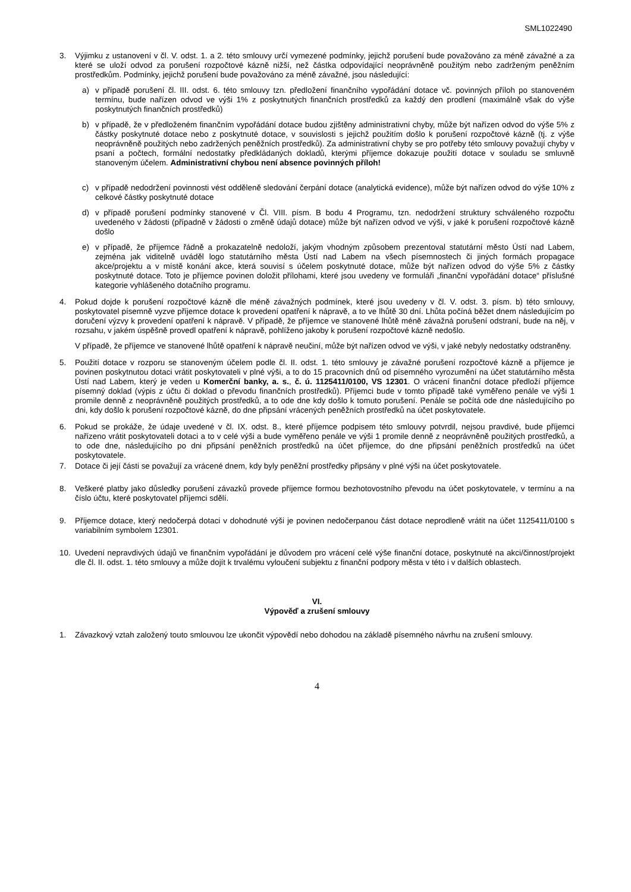SML1022490
3. Výjimku z ustanovení v čl. V. odst. 1. a 2. této smlouvy určí vymezené podmínky, jejichž porušení bude považováno za méně závažné a za které se uloží odvod za porušení rozpočtové kázně nižší, než částka odpovídající neoprávněně použitým nebo zadrženým peněžním prostředkům. Podmínky, jejichž porušení bude považováno za méně závažné, jsou následující:
a) v případě porušení čl. III. odst. 6. této smlouvy tzn. předložení finančního vypořádání dotace vč. povinných příloh po stanoveném termínu, bude nařízen odvod ve výši 1% z poskytnutých finančních prostředků za každý den prodlení (maximálně však do výše poskytnutých finančních prostředků)
b) v případě, že v předloženém finančním vypořádání dotace budou zjištěny administrativní chyby, může být nařízen odvod do výše 5% z částky poskytnuté dotace nebo z poskytnuté dotace, v souvislosti s jejichž použitím došlo k porušení rozpočtové kázně (tj. z výše neoprávněně použitých nebo zadržených peněžních prostředků). Za administrativní chyby se pro potřeby této smlouvy považují chyby v psaní a počtech, formální nedostatky předkládaných dokladů, kterými příjemce dokazuje použití dotace v souladu se smluvně stanoveným účelem. Administrativní chybou není absence povinných příloh!
c) v případě nedodržení povinnosti vést odděleně sledování čerpání dotace (analytická evidence), může být nařízen odvod do výše 10% z celkové částky poskytnuté dotace
d) v případě porušení podmínky stanovené v Čl. VIII. písm. B bodu 4 Programu, tzn. nedodržení struktury schváleného rozpočtu uvedeného v žádosti (případně v žádosti o změně údajů dotace) může být nařízen odvod ve výši, v jaké k porušení rozpočtové kázně došlo
e) v případě, že příjemce řádně a prokazatelně nedoloží, jakým vhodným způsobem prezentoval statutární město Ústí nad Labem, zejména jak viditelně uváděl logo statutárního města Ústí nad Labem na všech písemnostech či jiných formách propagace akce/projektu a v místě konání akce, která souvisí s účelem poskytnuté dotace, může být nařízen odvod do výše 5% z částky poskytnuté dotace. Toto je příjemce povinen doložit přílohami, které jsou uvedeny ve formuláři „finanční vypořádání dotace“ příslušné kategorie vyhlášeného dotačního programu.
4. Pokud dojde k porušení rozpočtové kázně dle méně závažných podmínek, které jsou uvedeny v čl. V. odst. 3. písm. b) této smlouvy, poskytovatel písemně vyzve příjemce dotace k provedení opatření k nápravě, a to ve lhůtě 30 dní. Lhůta počíná běžet dnem následujícím po doručení výzvy k provedení opatření k nápravě. V případě, že příjemce ve stanovené lhůtě méně závažná porušení odstraní, bude na něj, v rozsahu, v jakém úspěšně provedl opatření k nápravě, pohlíženo jakoby k porušení rozpočtové kázně nedošlo.
V případě, že příjemce ve stanovené lhůtě opatření k nápravě neučiní, může být nařízen odvod ve výši, v jaké nebyly nedostatky odstraněny.
5. Použití dotace v rozporu se stanoveným účelem podle čl. II. odst. 1. této smlouvy je závažné porušení rozpočtové kázně a příjemce je povinen poskytnutou dotaci vrátit poskytovateli v plné výši, a to do 15 pracovních dnů od písemného vyrozumění na účet statutárního města Ústí nad Labem, který je veden u Komerční banky, a. s., č. ú. 1125411/0100, VS 12301. O vrácení finanční dotace předloží příjemce písemný doklad (výpis z účtu či doklad o převodu finančních prostředků). Příjemci bude v tomto případě také vyměřeno penále ve výši 1 promile denně z neoprávněně použitých prostředků, a to ode dne kdy došlo k tomuto porušení. Penále se počítá ode dne následujícího po dni, kdy došlo k porušení rozpočtové kázně, do dne připsání vrácených peněžních prostředků na účet poskytovatele.
6. Pokud se prokáže, že údaje uvedené v čl. IX. odst. 8., které příjemce podpisem této smlouvy potvrdil, nejsou pravdivé, bude příjemci nařízeno vrátit poskytovateli dotaci a to v celé výši a bude vyměřeno penále ve výši 1 promile denně z neoprávněně použitých prostředků, a to ode dne, následujícího po dni připsání peněžních prostředků na účet příjemce, do dne připsání peněžních prostředků na účet poskytovatele.
7. Dotace či její části se považují za vrácené dnem, kdy byly peněžní prostředky připsány v plné výši na účet poskytovatele.
8. Veškeré platby jako důsledky porušení závazků provede příjemce formou bezhotovostního převodu na účet poskytovatele, v termínu a na číslo účtu, které poskytovatel příjemci sdělí.
9. Příjemce dotace, který nedočerpá dotaci v dohodnuté výši je povinen nedočerpanou část dotace neprodleně vrátit na účet 1125411/0100 s variabilním symbolem 12301.
10. Uvedení nepravdivých údajů ve finančním vypořádání je důvodem pro vrácení celé výše finanční dotace, poskytnuté na akci/činnost/projekt dle čl. II. odst. 1. této smlouvy a může dojít k trvalému vyloučení subjektu z finanční podpory města v této i v dalších oblastech.
VI.
Výpověď a zrušení smlouvy
1. Závazkový vztah založený touto smlouvou lze ukončit výpovědí nebo dohodou na základě písemného návrhu na zrušení smlouvy.
4